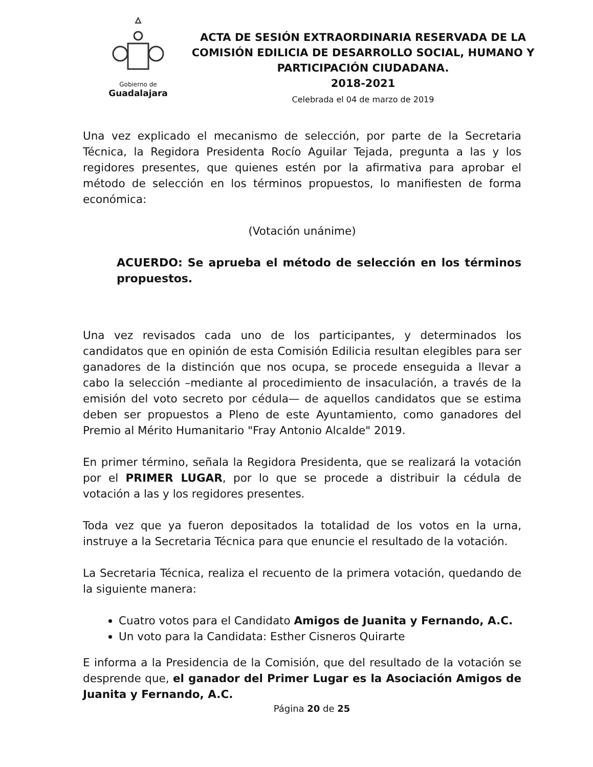Gobierno de
Guadalajara
ACTA DE SESIÓN EXTRAORDINARIA RESERVADA DE LA COMISIÓN EDILICIA DE DESARROLLO SOCIAL, HUMANO Y PARTICIPACIÓN CIUDADANA.
2018-2021
Celebrada el 04 de marzo de 2019
Una vez explicado el mecanismo de selección, por parte de la Secretaria Técnica, la Regidora Presidenta Rocío Aguilar Tejada, pregunta a las y los regidores presentes, que quienes estén por la afirmativa para aprobar el método de selección en los términos propuestos, lo manifiesten de forma económica:
(Votación unánime)
ACUERDO: Se aprueba el método de selección en los términos propuestos.
Una vez revisados cada uno de los participantes, y determinados los candidatos que en opinión de esta Comisión Edilicia resultan elegibles para ser ganadores de la distinción que nos ocupa, se procede enseguida a llevar a cabo la selección –mediante al procedimiento de insaculación, a través de la emisión del voto secreto por cédula— de aquellos candidatos que se estima deben ser propuestos a Pleno de este Ayuntamiento, como ganadores del Premio al Mérito Humanitario "Fray Antonio Alcalde" 2019.
En primer término, señala la Regidora Presidenta, que se realizará la votación por el PRIMER LUGAR, por lo que se procede a distribuir la cédula de votación a las y los regidores presentes.
Toda vez que ya fueron depositados la totalidad de los votos en la urna, instruye a la Secretaria Técnica para que enuncie el resultado de la votación.
La Secretaria Técnica, realiza el recuento de la primera votación, quedando de la siguiente manera:
Cuatro votos para el Candidato Amigos de Juanita y Fernando, A.C.
Un voto para la Candidata: Esther Cisneros Quirarte
E informa a la Presidencia de la Comisión, que del resultado de la votación se desprende que, el ganador del Primer Lugar es la Asociación Amigos de Juanita y Fernando, A.C.
Página 20 de 25